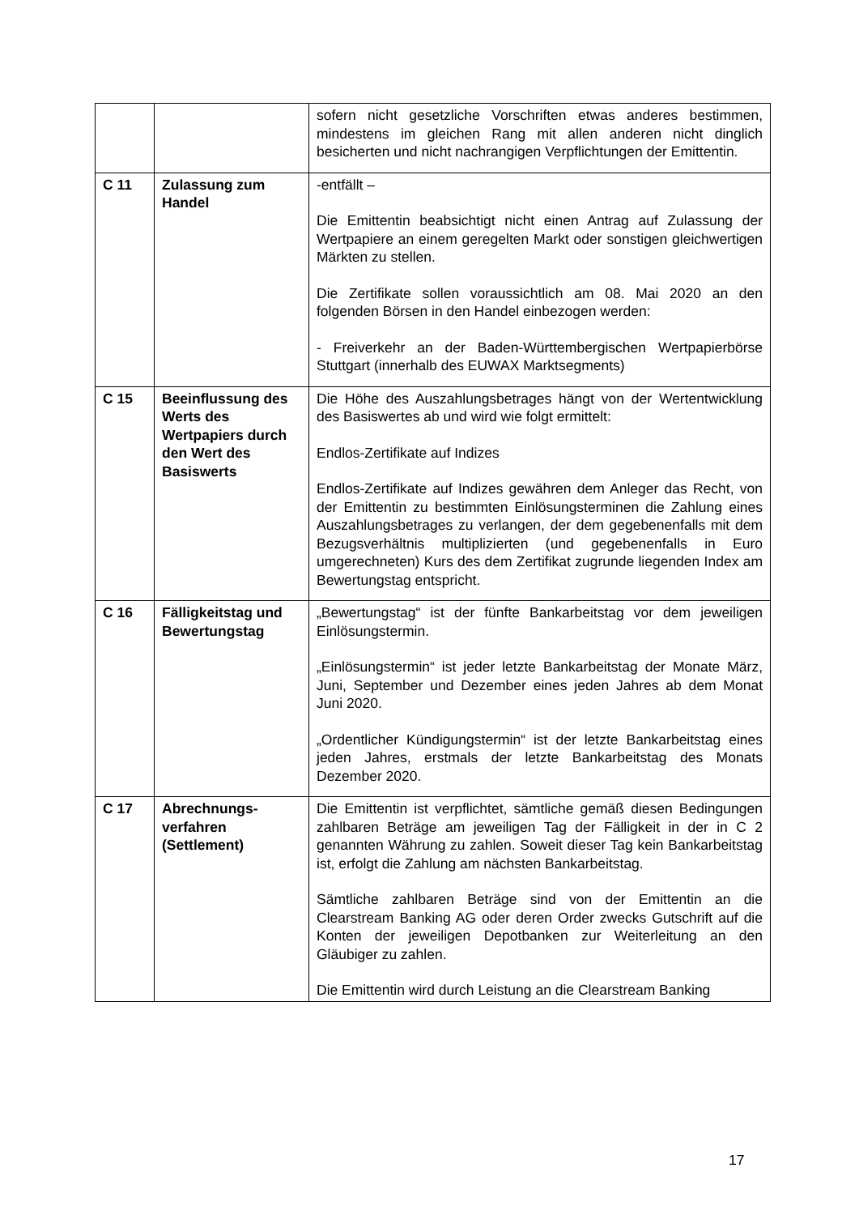| | | sofern nicht gesetzliche Vorschriften etwas anderes bestimmen, mindestens im gleichen Rang mit allen anderen nicht dinglich besicherten und nicht nachrangigen Verpflichtungen der Emittentin. |
| C 11 | Zulassung zum Handel | -entfällt – Die Emittentin beabsichtigt nicht einen Antrag auf Zulassung der Wertpapiere an einem geregelten Markt oder sonstigen gleichwertigen Märkten zu stellen. Die Zertifikate sollen voraussichtlich am 08. Mai 2020 an den folgenden Börsen in den Handel einbezogen werden: - Freiverkehr an der Baden-Württembergischen Wertpapierbörse Stuttgart (innerhalb des EUWAX Marktsegments) |
| C 15 | Beeinflussung des Werts des Wertpapiers durch den Wert des Basiswerts | Die Höhe des Auszahlungsbetrages hängt von der Wertentwicklung des Basiswertes ab und wird wie folgt ermittelt: Endlos-Zertifikate auf Indizes Endlos-Zertifikate auf Indizes gewähren dem Anleger das Recht, von der Emittentin zu bestimmten Einlösungsterminen die Zahlung eines Auszahlungsbetrages zu verlangen, der dem gegebenenfalls mit dem Bezugsverhältnis multiplizierten (und gegebenenfalls in Euro umgerechneten) Kurs des dem Zertifikat zugrunde liegenden Index am Bewertungstag entspricht. |
| C 16 | Fälligkeitstag und Bewertungstag | „Bewertungstag“ ist der fünfte Bankarbeitstag vor dem jeweiligen Einlösungstermin. „Einlösungstermin“ ist jeder letzte Bankarbeitstag der Monate März, Juni, September und Dezember eines jeden Jahres ab dem Monat Juni 2020. „Ordentlicher Kündigungstermin“ ist der letzte Bankarbeitstag eines jeden Jahres, erstmals der letzte Bankarbeitstag des Monats Dezember 2020. |
| C 17 | Abrechnungs-verfahren (Settlement) | Die Emittentin ist verpflichtet, sämtliche gemäß diesen Bedingungen zahlbaren Beträge am jeweiligen Tag der Fälligkeit in der in C 2 genannten Währung zu zahlen. Soweit dieser Tag kein Bankarbeitstag ist, erfolgt die Zahlung am nächsten Bankarbeitstag. Sämtliche zahlbaren Beträge sind von der Emittentin an die Clearstream Banking AG oder deren Order zwecks Gutschrift auf die Konten der jeweiligen Depotbanken zur Weiterleitung an den Gläubiger zu zahlen. Die Emittentin wird durch Leistung an die Clearstream Banking |
17